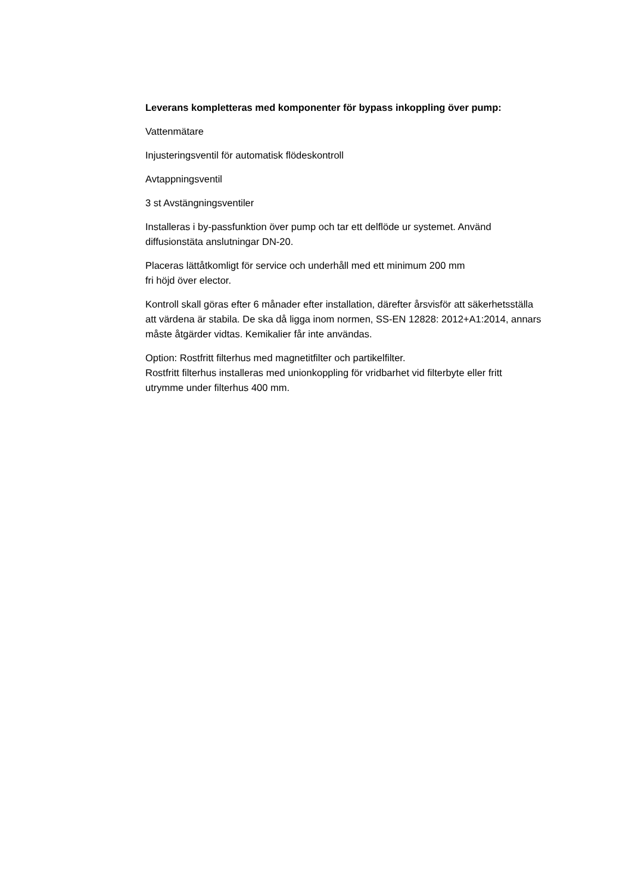Leverans kompletteras med komponenter för bypass inkoppling över pump:
Vattenmätare
Injusteringsventil för automatisk flödeskontroll
Avtappningsventil
3 st Avstängningsventiler
Installeras i by-passfunktion över pump och tar ett delflöde ur systemet. Använd diffusionstäta anslutningar DN-20.
Placeras lättåtkomligt för service och underhåll med ett minimum 200 mm
fri höjd över elector.
Kontroll skall göras efter 6 månader efter installation, därefter årsvisför att säkerhetsställa att värdena är stabila. De ska då ligga inom normen, SS-EN 12828: 2012+A1:2014, annars måste åtgärder vidtas. Kemikalier får inte användas.
Option: Rostfritt filterhus med magnetitfilter och partikelfilter.
Rostfritt filterhus installeras med unionkoppling för vridbarhet vid filterbyte eller fritt utrymme under filterhus 400 mm.